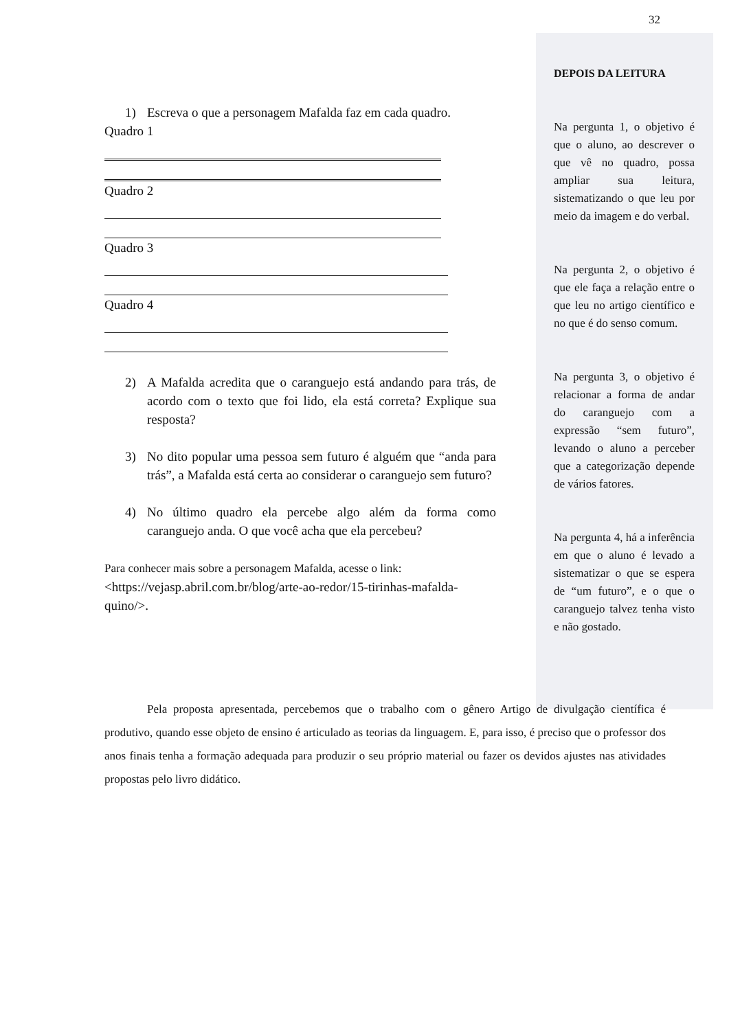1) Escreva o que a personagem Mafalda faz em cada quadro.
Quadro 1
Quadro 2
Quadro 3
Quadro 4
2) A Mafalda acredita que o caranguejo está andando para trás, de acordo com o texto que foi lido, ela está correta? Explique sua resposta?
3) No dito popular uma pessoa sem futuro é alguém que “anda para trás”, a Mafalda está certa ao considerar o caranguejo sem futuro?
4) No último quadro ela percebe algo além da forma como caranguejo anda. O que você acha que ela percebeu?
Para conhecer mais sobre a personagem Mafalda, acesse o link:
<https://vejasp.abril.com.br/blog/arte-ao-redor/15-tirinhas-mafalda-quino/>.
32
DEPOIS DA LEITURA
Na pergunta 1, o objetivo é que o aluno, ao descrever o que vê no quadro, possa ampliar sua leitura, sistematizando o que leu por meio da imagem e do verbal.
Na pergunta 2, o objetivo é que ele faça a relação entre o que leu no artigo científico e no que é do senso comum.
Na pergunta 3, o objetivo é relacionar a forma de andar do caranguejo com a expressão “sem futuro”, levando o aluno a perceber que a categorização depende de vários fatores.
Na pergunta 4, há a inferência em que o aluno é levado a sistematizar o que se espera de “um futuro”, e o que o caranguejo talvez tenha visto e não gostado.
Pela proposta apresentada, percebemos que o trabalho com o gênero Artigo de divulgação científica é produtivo, quando esse objeto de ensino é articulado as teorias da linguagem. E, para isso, é preciso que o professor dos anos finais tenha a formação adequada para produzir o seu próprio material ou fazer os devidos ajustes nas atividades propostas pelo livro didático.